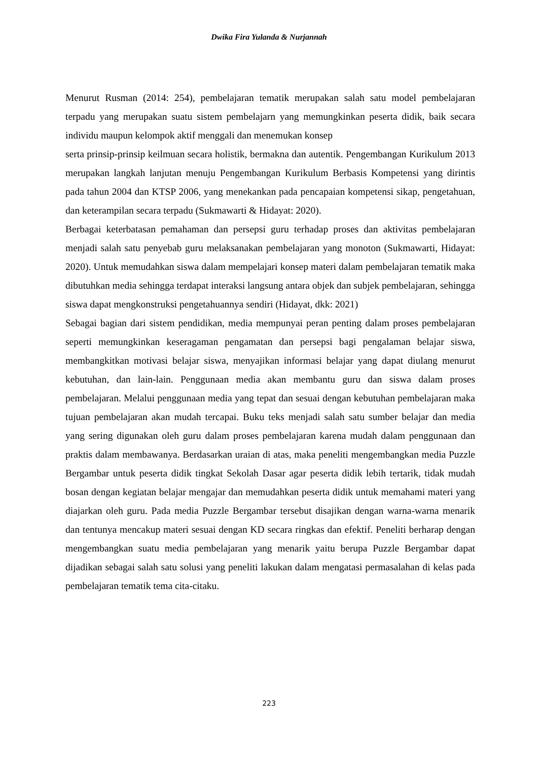Dwika Fira Yulanda & Nurjannah
Menurut Rusman (2014: 254), pembelajaran tematik merupakan salah satu model pembelajaran terpadu yang merupakan suatu sistem pembelajarn yang memungkinkan peserta didik, baik secara individu maupun kelompok aktif menggali dan menemukan konsep
serta prinsip-prinsip keilmuan secara holistik, bermakna dan autentik. Pengembangan Kurikulum 2013 merupakan langkah lanjutan menuju Pengembangan Kurikulum Berbasis Kompetensi yang dirintis pada tahun 2004 dan KTSP 2006, yang menekankan pada pencapaian kompetensi sikap, pengetahuan, dan keterampilan secara terpadu (Sukmawarti & Hidayat: 2020).
Berbagai keterbatasan pemahaman dan persepsi guru terhadap proses dan aktivitas pembelajaran menjadi salah satu penyebab guru melaksanakan pembelajaran yang monoton (Sukmawarti, Hidayat: 2020). Untuk memudahkan siswa dalam mempelajari konsep materi dalam pembelajaran tematik maka dibutuhkan media sehingga terdapat interaksi langsung antara objek dan subjek pembelajaran, sehingga siswa dapat mengkonstruksi pengetahuannya sendiri (Hidayat, dkk: 2021)
Sebagai bagian dari sistem pendidikan, media mempunyai peran penting dalam proses pembelajaran seperti memungkinkan keseragaman pengamatan dan persepsi bagi pengalaman belajar siswa, membangkitkan motivasi belajar siswa, menyajikan informasi belajar yang dapat diulang menurut kebutuhan, dan lain-lain. Penggunaan media akan membantu guru dan siswa dalam proses pembelajaran. Melalui penggunaan media yang tepat dan sesuai dengan kebutuhan pembelajaran maka tujuan pembelajaran akan mudah tercapai. Buku teks menjadi salah satu sumber belajar dan media yang sering digunakan oleh guru dalam proses pembelajaran karena mudah dalam penggunaan dan praktis dalam membawanya. Berdasarkan uraian di atas, maka peneliti mengembangkan media Puzzle Bergambar untuk peserta didik tingkat Sekolah Dasar agar peserta didik lebih tertarik, tidak mudah bosan dengan kegiatan belajar mengajar dan memudahkan peserta didik untuk memahami materi yang diajarkan oleh guru. Pada media Puzzle Bergambar tersebut disajikan dengan warna-warna menarik dan tentunya mencakup materi sesuai dengan KD secara ringkas dan efektif. Peneliti berharap dengan mengembangkan suatu media pembelajaran yang menarik yaitu berupa Puzzle Bergambar dapat dijadikan sebagai salah satu solusi yang peneliti lakukan dalam mengatasi permasalahan di kelas pada pembelajaran tematik tema cita-citaku.
223